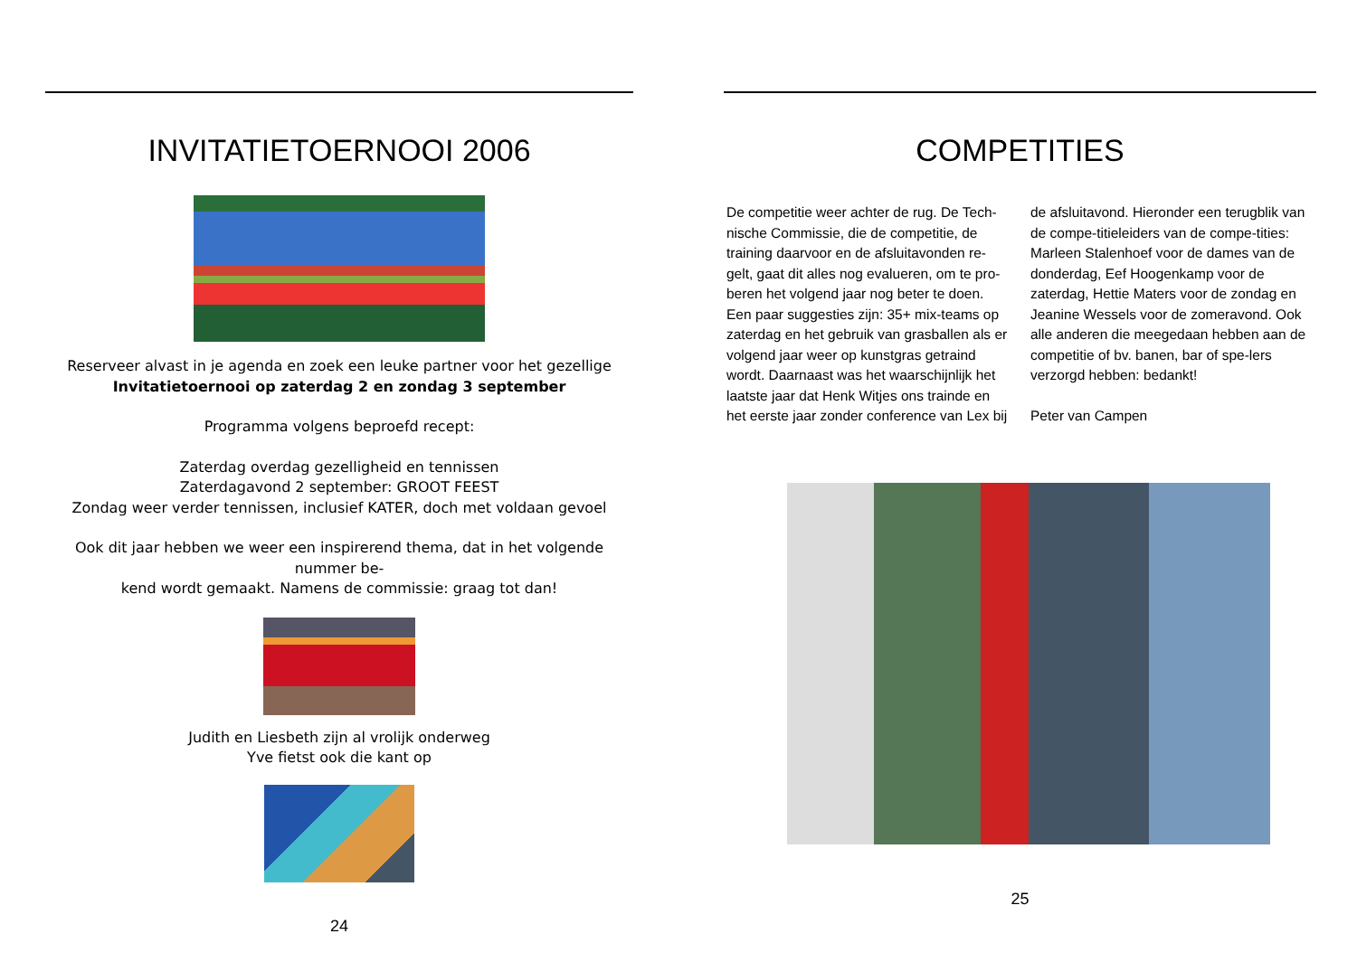INVITATIETOERNOOI 2006
Reserveer alvast in je agenda en zoek een leuke partner voor het gezellige
Invitatietoernooi op zaterdag 2 en zondag 3 september
Programma volgens beproefd recept:
Zaterdag overdag gezelligheid en tennissen
Zaterdagavond 2 september: GROOT FEEST
Zondag weer verder tennissen, inclusief KATER, doch met voldaan gevoel
Ook dit jaar hebben we weer een inspirerend thema, dat in het volgende nummer be-
kend wordt gemaakt. Namens de commissie: graag tot dan!
Judith en Liesbeth zijn al vrolijk onderweg
Yve fietst ook die kant op
24
COMPETITIES
De competitie weer achter de rug. De Tech-nische Commissie, die de competitie, de training daarvoor en de afsluitavonden re-gelt, gaat dit alles nog evalueren, om te pro-beren het volgend jaar nog beter te doen. Een paar suggesties zijn: 35+ mix-teams op zaterdag en het gebruik van grasballen als er volgend jaar weer op kunstgras getraind wordt. Daarnaast was het waarschijnlijk het laatste jaar dat Henk Witjes ons trainde en het eerste jaar zonder conference van Lex bij de afsluitavond. Hieronder een terugblik van de compe-titieleiders van de compe-tities: Marleen Stalenhoef voor de dames van de donderdag, Eef Hoogenkamp voor de zaterdag, Hettie Maters voor de zondag en Jeanine Wessels voor de zomeravond. Ook alle anderen die meegedaan hebben aan de competitie of bv. banen, bar of spe-lers verzorgd hebben: bedankt!
Peter van Campen
25